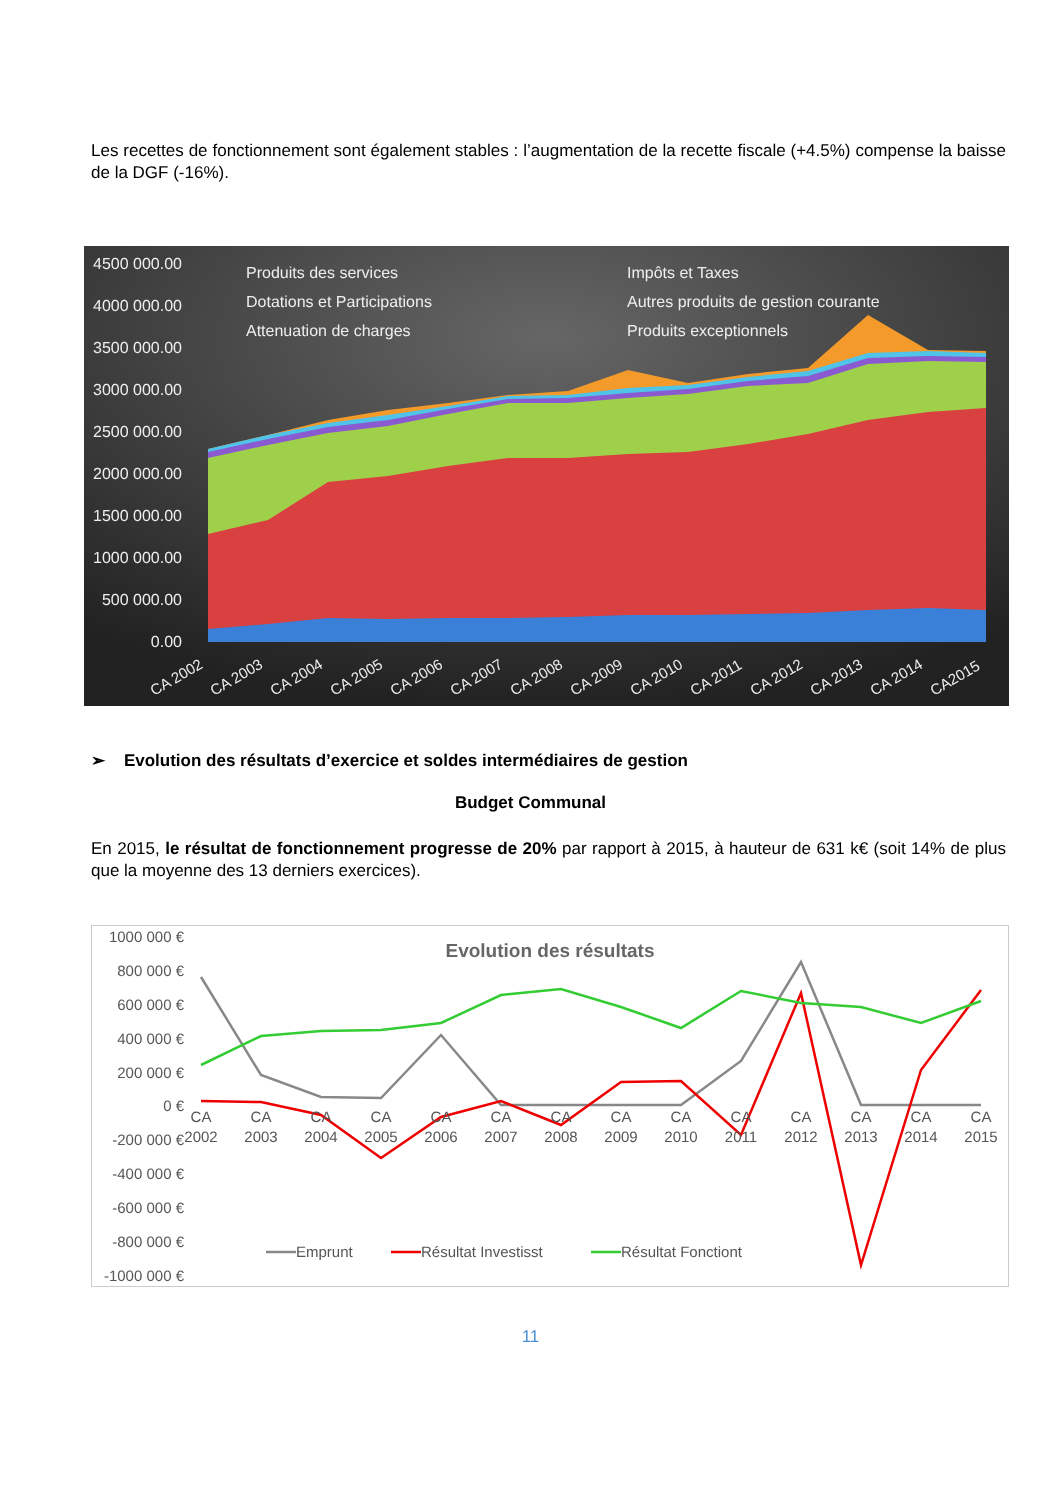Les recettes de fonctionnement sont également stables : l’augmentation de la recette fiscale (+4.5%) compense la baisse de la DGF (-16%).
4500 000.00
4000 000.00
3500 000.00
3000 000.00
2500 000.00
2000 000.00
1500 000.00
1000 000.00
500 000.00
0.00
Produits des services
Impôts et Taxes
Dotations et Participations
Autres produits de gestion courante
Attenuation de charges
Produits exceptionnels
CA 2002
CA 2003
CA 2004
CA 2005
CA 2006
CA 2007
CA 2008
CA 2009
CA 2010
CA 2011
CA 2012
CA 2013
CA 2014
CA2015
➢ Evolution des résultats d’exercice et soldes intermédiaires de gestion
Budget Communal
En 2015, le résultat de fonctionnement progresse de 20% par rapport à 2015, à hauteur de 631 k€ (soit 14% de plus que la moyenne des 13 derniers exercices).
1000 000 €
800 000 €
600 000 €
400 000 €
200 000 €
0 €
-200 000 €
-400 000 €
-600 000 €
-800 000 €
-1000 000 €
Evolution des résultats
CA
2002
CA
2003
CA
2004
CA
2005
CA
2006
CA
2007
CA
2008
CA
2009
CA
2010
CA
2011
CA
2012
CA
2013
CA
2014
CA
2015
Emprunt
Résultat Investisst
Résultat Fonctiont
11